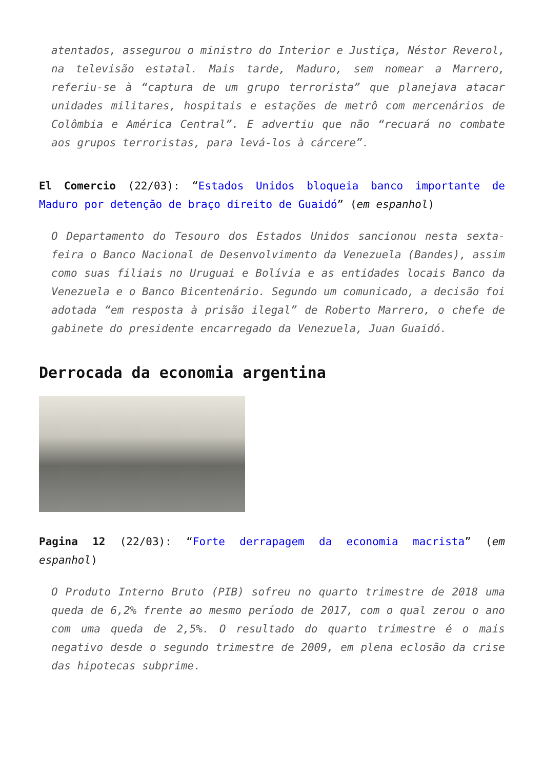atentados, assegurou o ministro do Interior e Justiça, Néstor Reverol, na televisão estatal. Mais tarde, Maduro, sem nomear a Marrero, referiu-se à “captura de um grupo terrorista” que planejava atacar unidades militares, hospitais e estações de metrô com mercenários de Colômbia e América Central”. E advertiu que não “recuará no combate aos grupos terroristas, para levá-los à cárcere”.
El Comercio (22/03): “Estados Unidos bloqueia banco importante de Maduro por detenção de braço direito de Guaidó” (em espanhol)
O Departamento do Tesouro dos Estados Unidos sancionou nesta sexta-feira o Banco Nacional de Desenvolvimento da Venezuela (Bandes), assim como suas filiais no Uruguai e Bolívia e as entidades locais Banco da Venezuela e o Banco Bicentenário. Segundo um comunicado, a decisão foi adotada “em resposta à prisão ilegal” de Roberto Marrero, o chefe de gabinete do presidente encarregado da Venezuela, Juan Guaidó.
Derrocada da economia argentina
Pagina 12 (22/03): “Forte derrapagem da economia macrista” (em espanhol)
O Produto Interno Bruto (PIB) sofreu no quarto trimestre de 2018 uma queda de 6,2% frente ao mesmo período de 2017, com o qual zerou o ano com uma queda de 2,5%. O resultado do quarto trimestre é o mais negativo desde o segundo trimestre de 2009, em plena eclosão da crise das hipotecas subprime.